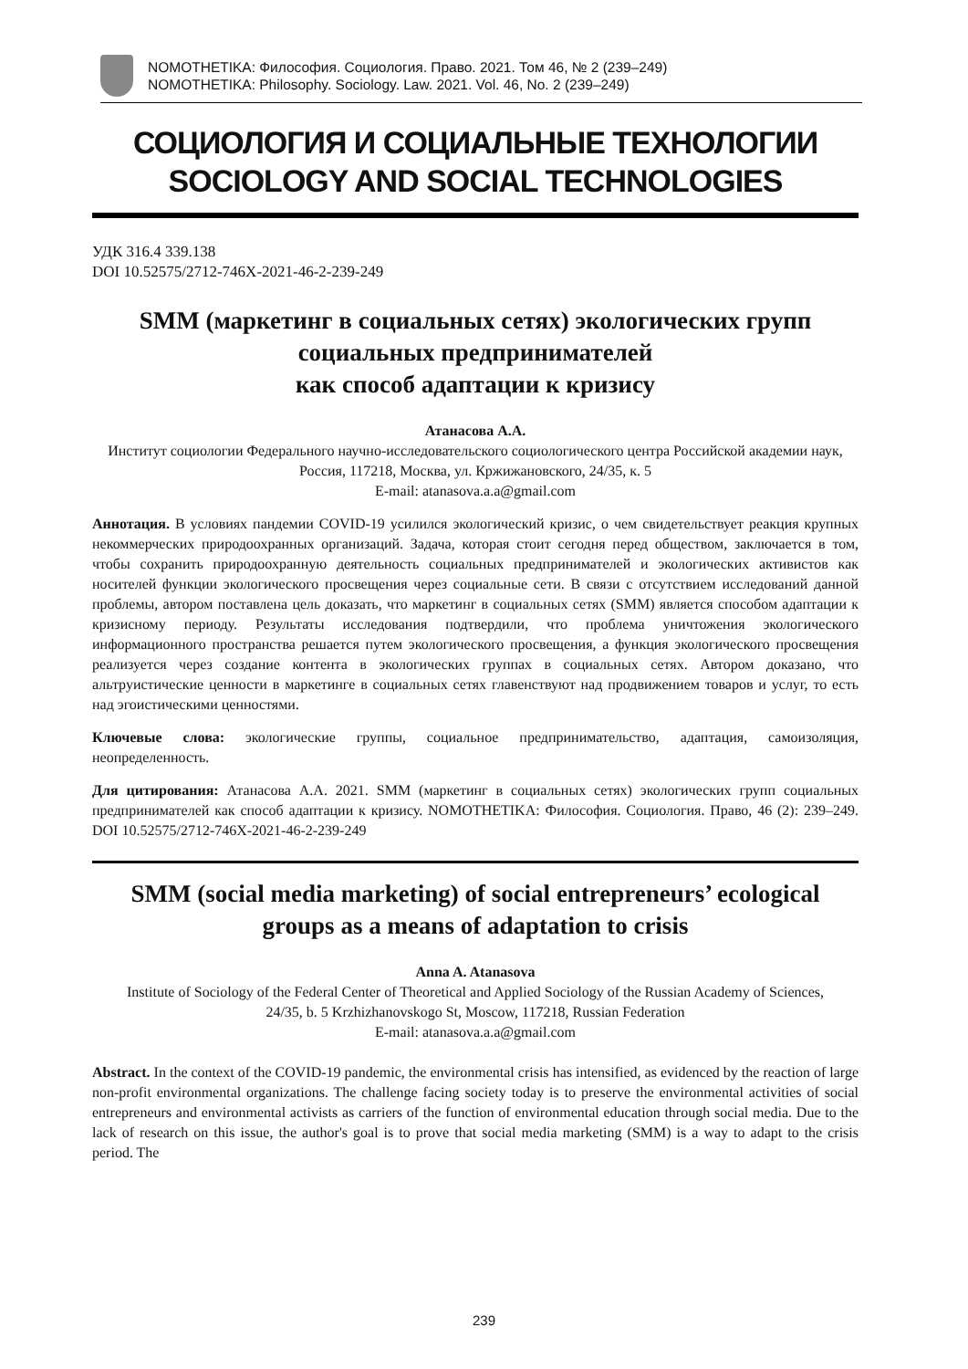NOMOTHETIKA: Философия. Социология. Право. 2021. Том 46, № 2 (239–249)
NOMOTHETIKA: Philosophy. Sociology. Law. 2021. Vol. 46, No. 2 (239–249)
СОЦИОЛОГИЯ И СОЦИАЛЬНЫЕ ТЕХНОЛОГИИ
SOCIOLOGY AND SOCIAL TECHNOLOGIES
УДК 316.4 339.138
DOI 10.52575/2712-746X-2021-46-2-239-249
SMM (маркетинг в социальных сетях) экологических групп социальных предпринимателей
как способ адаптации к кризису
Атанасова А.А.
Институт социологии Федерального научно-исследовательского социологического центра Российской академии наук,
Россия, 117218, Москва, ул. Кржижановского, 24/35, к. 5
E-mail: atanasova.a.a@gmail.com
Аннотация. В условиях пандемии COVID-19 усилился экологический кризис, о чем свидетельствует реакция крупных некоммерческих природоохранных организаций. Задача, которая стоит сегодня перед обществом, заключается в том, чтобы сохранить природоохранную деятельность социальных предпринимателей и экологических активистов как носителей функции экологического просвещения через социальные сети. В связи с отсутствием исследований данной проблемы, автором поставлена цель доказать, что маркетинг в социальных сетях (SMM) является способом адаптации к кризисному периоду. Результаты исследования подтвердили, что проблема уничтожения экологического информационного пространства решается путем экологического просвещения, а функция экологического просвещения реализуется через создание контента в экологических группах в социальных сетях. Автором доказано, что альтруистические ценности в маркетинге в социальных сетях главенствуют над продвижением товаров и услуг, то есть над эгоистическими ценностями.
Ключевые слова: экологические группы, социальное предпринимательство, адаптация, самоизоляция, неопределенность.
Для цитирования: Атанасова А.А. 2021. SMM (маркетинг в социальных сетях) экологических групп социальных предпринимателей как способ адаптации к кризису. NOMOTHETIKA: Философия. Социология. Право, 46 (2): 239–249. DOI 10.52575/2712-746X-2021-46-2-239-249
SMM (social media marketing) of social entrepreneurs’ ecological groups as a means of adaptation to crisis
Anna A. Atanasova
Institute of Sociology of the Federal Center of Theoretical and Applied Sociology of the Russian Academy of Sciences,
24/35, b. 5 Krzhizhanovskogo St, Moscow, 117218, Russian Federation
E-mail: atanasova.a.a@gmail.com
Abstract. In the context of the COVID-19 pandemic, the environmental crisis has intensified, as evidenced by the reaction of large non-profit environmental organizations. The challenge facing society today is to preserve the environmental activities of social entrepreneurs and environmental activists as carriers of the function of environmental education through social media. Due to the lack of research on this issue, the author's goal is to prove that social media marketing (SMM) is a way to adapt to the crisis period. The
239